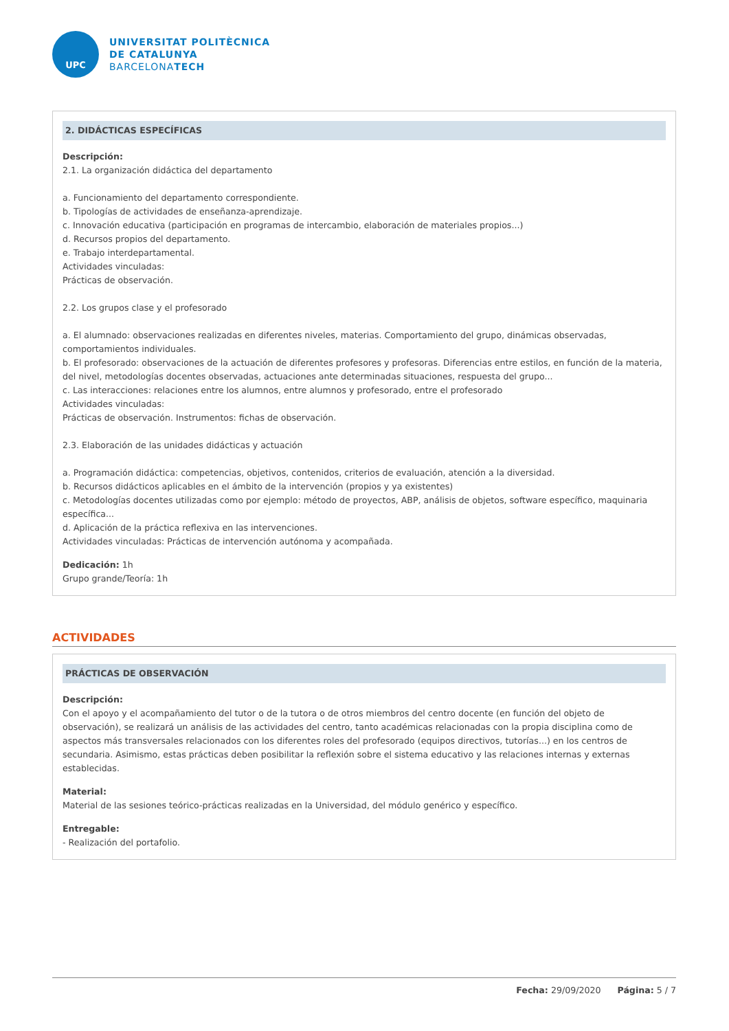UPC
UNIVERSITAT POLITÈCNICA
DE CATALUNYA
BARCELONATECH
2. DIDÁCTICAS ESPECÍFICAS
Descripción:
2.1. La organización didáctica del departamento
a. Funcionamiento del departamento correspondiente.
b. Tipologías de actividades de enseñanza-aprendizaje.
c. Innovación educativa (participación en programas de intercambio, elaboración de materiales propios...)
d. Recursos propios del departamento.
e. Trabajo interdepartamental.
Actividades vinculadas:
Prácticas de observación.
2.2. Los grupos clase y el profesorado
a. El alumnado: observaciones realizadas en diferentes niveles, materias. Comportamiento del grupo, dinámicas observadas, comportamientos individuales.
b. El profesorado: observaciones de la actuación de diferentes profesores y profesoras. Diferencias entre estilos, en función de la materia, del nivel, metodologías docentes observadas, actuaciones ante determinadas situaciones, respuesta del grupo...
c. Las interacciones: relaciones entre los alumnos, entre alumnos y profesorado, entre el profesorado
Actividades vinculadas:
Prácticas de observación. Instrumentos: fichas de observación.
2.3. Elaboración de las unidades didácticas y actuación
a. Programación didáctica: competencias, objetivos, contenidos, criterios de evaluación, atención a la diversidad.
b. Recursos didácticos aplicables en el ámbito de la intervención (propios y ya existentes)
c. Metodologías docentes utilizadas como por ejemplo: método de proyectos, ABP, análisis de objetos, software específico, maquinaria específica...
d. Aplicación de la práctica reflexiva en las intervenciones.
Actividades vinculadas: Prácticas de intervención autónoma y acompañada.
Dedicación: 1h
Grupo grande/Teoría: 1h
ACTIVIDADES
PRÁCTICAS DE OBSERVACIÓN
Descripción:
Con el apoyo y el acompañamiento del tutor o de la tutora o de otros miembros del centro docente (en función del objeto de observación), se realizará un análisis de las actividades del centro, tanto académicas relacionadas con la propia disciplina como de aspectos más transversales relacionados con los diferentes roles del profesorado (equipos directivos, tutorías...) en los centros de secundaria. Asimismo, estas prácticas deben posibilitar la reflexión sobre el sistema educativo y las relaciones internas y externas establecidas.
Material:
Material de las sesiones teórico-prácticas realizadas en la Universidad, del módulo genérico y específico.
Entregable:
- Realización del portafolio.
Fecha: 29/09/2020 Página: 5 / 7